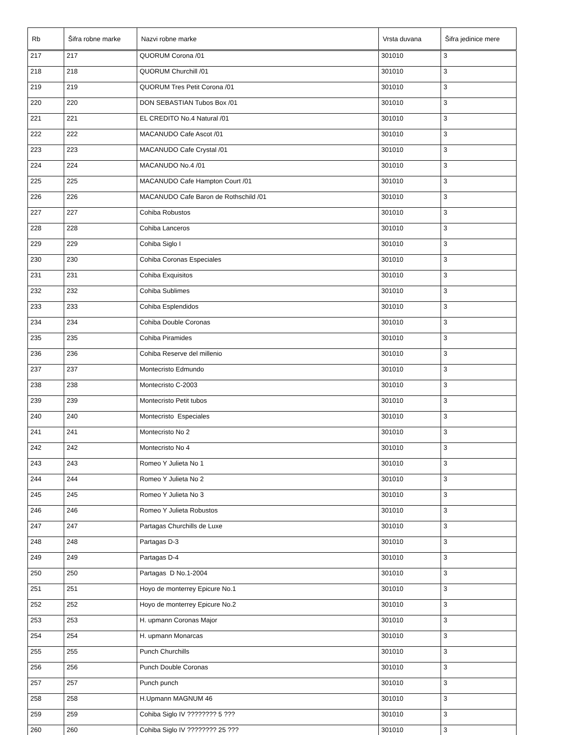| Rb | Šifra robne marke | Nazvi robne marke | Vrsta duvana | Šifra jedinice mere |
| --- | --- | --- | --- | --- |
| 217 | 217 | QUORUM Corona /01 | 301010 | 3 |
| 218 | 218 | QUORUM Churchill /01 | 301010 | 3 |
| 219 | 219 | QUORUM Tres Petit Corona /01 | 301010 | 3 |
| 220 | 220 | DON SEBASTIAN Tubos Box /01 | 301010 | 3 |
| 221 | 221 | EL CREDITO No.4 Natural /01 | 301010 | 3 |
| 222 | 222 | MACANUDO Cafe Ascot /01 | 301010 | 3 |
| 223 | 223 | MACANUDO Cafe Crystal /01 | 301010 | 3 |
| 224 | 224 | MACANUDO No.4 /01 | 301010 | 3 |
| 225 | 225 | MACANUDO Cafe Hampton Court /01 | 301010 | 3 |
| 226 | 226 | MACANUDO Cafe Baron de Rothschild /01 | 301010 | 3 |
| 227 | 227 | Cohiba Robustos | 301010 | 3 |
| 228 | 228 | Cohiba Lanceros | 301010 | 3 |
| 229 | 229 | Cohiba Siglo I | 301010 | 3 |
| 230 | 230 | Cohiba Coronas Especiales | 301010 | 3 |
| 231 | 231 | Cohiba Exquisitos | 301010 | 3 |
| 232 | 232 | Cohiba Sublimes | 301010 | 3 |
| 233 | 233 | Cohiba Esplendidos | 301010 | 3 |
| 234 | 234 | Cohiba Double Coronas | 301010 | 3 |
| 235 | 235 | Cohiba Piramides | 301010 | 3 |
| 236 | 236 | Cohiba Reserve del millenio | 301010 | 3 |
| 237 | 237 | Montecristo Edmundo | 301010 | 3 |
| 238 | 238 | Montecristo C-2003 | 301010 | 3 |
| 239 | 239 | Montecristo Petit tubos | 301010 | 3 |
| 240 | 240 | Montecristo Especiales | 301010 | 3 |
| 241 | 241 | Montecristo No 2 | 301010 | 3 |
| 242 | 242 | Montecristo No 4 | 301010 | 3 |
| 243 | 243 | Romeo Y Julieta No 1 | 301010 | 3 |
| 244 | 244 | Romeo Y Julieta No 2 | 301010 | 3 |
| 245 | 245 | Romeo Y Julieta No 3 | 301010 | 3 |
| 246 | 246 | Romeo Y Julieta Robustos | 301010 | 3 |
| 247 | 247 | Partagas Churchills de Luxe | 301010 | 3 |
| 248 | 248 | Partagas D-3 | 301010 | 3 |
| 249 | 249 | Partagas D-4 | 301010 | 3 |
| 250 | 250 | Partagas D No.1-2004 | 301010 | 3 |
| 251 | 251 | Hoyo de monterrey Epicure No.1 | 301010 | 3 |
| 252 | 252 | Hoyo de monterrey Epicure No.2 | 301010 | 3 |
| 253 | 253 | H. upmann Coronas Major | 301010 | 3 |
| 254 | 254 | H. upmann Monarcas | 301010 | 3 |
| 255 | 255 | Punch Churchills | 301010 | 3 |
| 256 | 256 | Punch Double Coronas | 301010 | 3 |
| 257 | 257 | Punch punch | 301010 | 3 |
| 258 | 258 | H.Upmann MAGNUM 46 | 301010 | 3 |
| 259 | 259 | Cohiba Siglo IV ???????? 5 ??? | 301010 | 3 |
| 260 | 260 | Cohiba Siglo IV ???????? 25 ??? | 301010 | 3 |